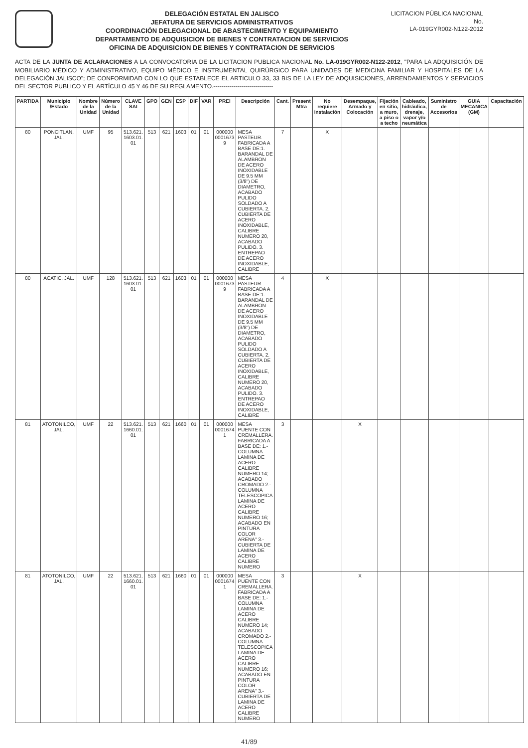DELEGACIÓN ESTATAL EN JALISCO
JEFATURA DE SERVICIOS ADMINISTRATIVOS
COORDINACIÓN DELEGACIONAL DE ABASTECIMIENTO Y EQUIPAMIENTO
DEPARTAMENTO DE ADQUISICION DE BIENES Y CONTRATACION DE SERVICIOS
OFICINA DE ADQUISICION DE BIENES Y CONTRATACION DE SERVICIOS
LICITACION PÚBLICA NACIONAL
No.
LA-019GYR002-N122-2012
ACTA DE LA JUNTA DE ACLARACIONES A LA CONVOCATORIA DE LA LICITACION PUBLICA NACIONAL No. LA-019GYR002-N122-2012, "PARA LA ADQUISICIÓN DE MOBILIARIO MÉDICO Y ADMINISTRATIVO, EQUIPO MÉDICO E INSTRUMENTAL QUIRÚRGICO PARA UNIDADES DE MEDICINA FAMILIAR Y HOSPITALES DE LA DELEGACIÓN JALISCO"; DE CONFORMIDAD CON LO QUE ESTABLECE EL ARTICULO 33, 33 BIS DE LA LEY DE ADQUISICIONES, ARRENDAMIENTOS Y SERVICIOS DEL SECTOR PUBLICO Y EL ARTÍCULO 45 Y 46 DE SU REGLAMENTO.------------------------------
| PARTIDA | Municipio /Estado | Nombre de la Unidad | Número de la Unidad | CLAVE SAI | GPO | GEN | ESP | DIF | VAR | PREI | Descripción | Cant. | Present Mtra | No requiere instalación | Desempaque, Armado y Colocación | Fijación en sitio, a muro, a piso o a techo | Cableado, hidráulica, drenaje, vapor y/o neumática | Suministro de Accesorios | GUIA MECANICA (GM) | Capacitación |
| --- | --- | --- | --- | --- | --- | --- | --- | --- | --- | --- | --- | --- | --- | --- | --- | --- | --- | --- | --- | --- |
| 80 | PONCITLAN, JAL. | UMF | 95 | 513.621. 1603.01. 01 | 513 | 621 | 1603 | 01 | 01 | 000000 0001673 9 | MESA PASTEUR. FABRICADA A BASE DE:1. BARANDAL DE ALAMBRON DE ACERO INOXIDABLE DE 9.5 MM (3/8") DE DIAMETRO, ACABADO PULIDO SOLDADO A CUBIERTA. 2. CUBIERTA DE ACERO INOXIDABLE, CALIBRE NUMERO 20, ACABADO PULIDO. 3. ENTREPAO DE ACERO INOXIDABLE, CALIBRE | 7 | | X | | | | | | |
| 80 | ACATIC, JAL. | UMF | 128 | 513.621. 1603.01. 01 | 513 | 621 | 1603 | 01 | 01 | 000000 0001673 9 | MESA PASTEUR. FABRICADA A BASE DE:1. BARANDAL DE ALAMBRON DE ACERO INOXIDABLE DE 9.5 MM (3/8") DE DIAMETRO, ACABADO PULIDO SOLDADO A CUBIERTA. 2. CUBIERTA DE ACERO INOXIDABLE, CALIBRE NUMERO 20, ACABADO PULIDO. 3. ENTREPAO DE ACERO INOXIDABLE, CALIBRE | 4 | | X | | | | | | |
| 81 | ATOTONILCO, JAL. | UMF | 22 | 513.621. 1660.01. 01 | 513 | 621 | 1660 | 01 | 01 | 000000 0001674 1 | MESA PUENTE CON CREMALLERA. FABRICADA A BASE DE: 1.- COLUMNA LAMINA DE ACERO CALIBRE NUMERO 14; ACABADO CROMADO 2.- COLUMNA TELESCOPICA LAMINA DE ACERO CALIBRE NUMERO 16; ACABADO EN PINTURA COLOR ARENA" 3.- CUBIERTA DE LAMINA DE ACERO CALIBRE NUMERO | 3 | | | X | | | | | |
| 81 | ATOTONILCO, JAL. | UMF | 22 | 513.621. 1660.01. 01 | 513 | 621 | 1660 | 01 | 01 | 000000 0001674 1 | MESA PUENTE CON CREMALLERA. FABRICADA A BASE DE: 1.- COLUMNA LAMINA DE ACERO CALIBRE NUMERO 14; ACABADO CROMADO 2.- COLUMNA TELESCOPICA LAMINA DE ACERO CALIBRE NUMERO 16; ACABADO EN PINTURA COLOR ARENA" 3.- CUBIERTA DE LAMINA DE ACERO CALIBRE NUMERO | 3 | | | X | | | | | |
41/89